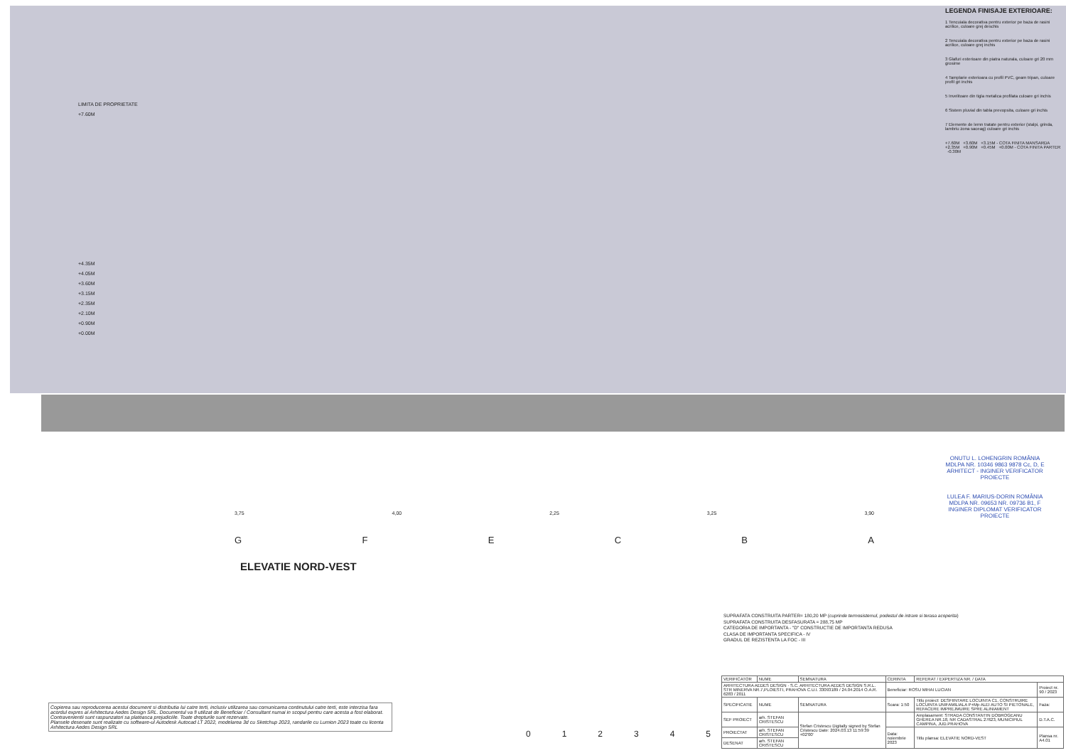LIMITA DE PROPRIETATE
+7.60M
+4.35M
+4.05M
+3.60M
+3.15M
+2.35M
+2.10M
+0.90M
+0.00M
LEGENDA FINISAJE EXTERIOARE:
1 Tencuiala decorativa pentru exterior pe baza de rasini acrilice, culoare grej deschis
2 Tencuiala decorativa pentru exterior pe baza de rasini acrilice, culoare grej inchis
3 Glafuri exterioare din piatra naturala, culoare gri 20 mm grosime
4 Tamplarie exterioara cu profil PVC, geam tripan, culoare profil gri inchis
5 Invelitoare din tigla metalica profilata culoare gri inchis
6 Sistem pluvial din tabla prevopsita, culoare gri inchis
7 Elemente de lemn tratate pentru exterior (stalpi, grinda, lambriu zona saceag) culoare gri inchis
+7.60M +3.60M +3.15M - COTA FINITA MANSARDA +2.35M +0.90M +0.45M +0.00M - COTA FINITA PARTER -0.30M
3,75 4,00 2,25 3,25 3,90
G F E C B A
ELEVATIE NORD-VEST
ONUTU L. LOHENGRIN ROMÂNIA MDLPA NR. 10346 9863 9878 Cc, D, E ARHITECT - INGINER VERIFICATOR PROIECTE
LULEA F. MARIUS-DORIN ROMÂNIA MDLPA NR. 09653 NR. 09736 B1, F INGINER DIPLOMAT VERIFICATOR PROIECTE
SUPRAFATA CONSTRUITA PARTER= 180,20 MP (cuprinde termosistemul, podestul de intrare si terasa acoperita)
SUPRAFATA CONSTRUITA DESFASURATA = 288,75 MP
CATEGORIA DE IMPORTANTA - "D" CONSTRUCTIE DE IMPORTANTA REDUSA
CLASA DE IMPORTANTA SPECIFICA - IV
GRADUL DE REZISTENTA LA FOC - III
| VERIFICATOR | NUME | SEMNATURA | CERINTA | REFERAT / EXPERTIZA NR. / DATA | |
| --- | --- | --- | --- | --- | --- |
| ARHITECTURA AEDES DESIGN · S.C. ARHITECTURA AEDES DESIGN S.R.L. STR MINERVA NR.7,PLOIESTI, PRAHOVA C.U.I. 33093189 / 24.04.2014 O.A.R. 6283 / 2011 | | | Beneficiar: ROSU MIHAI LUCIAN | | Proiect nr. 90 / 2023 |
| SPECIFICATIE | NUME | SEMNATURA | Scara: 1:50 | Titlu proiect: DESFIINTARE LOCUINTA C1, CONSTRUIRE LOCUINTA UNIFAMILIALA P+Mp ALEI AUTO SI PIETONALE, REFACERE IMPREJMUIRE SPRE ALINIAMENT | Faza: |
| SEF PROIECT | arh. STEFAN CRISTESCU | Stefan Cristescu Digitally signed by Stefan Cristescu Date: 2024.03.13 11:59:39 +02'00' | | Amplasament: STRADA CONSTANTIN DOBROGEANU GHEREA NR.18, NR CADASTRAL 27623, MUNICIPIUL CAMPINA, JUD.PRAHOVA | D.T.A.C. |
| PROIECTAT | arh. STEFAN CRISTESCU | | Data: noiembrie 2023 | Titlu plansa: ELEVATIE NORD-VEST | Plansa nr. A4.01 |
| DESENAT | arh. STEFAN CRISTESCU | | | | |
Copierea sau reproducerea acestui document si distributia lui catre terti, inclusiv utilizarea sau comunicarea continutului catre terti, este interzisa fara acordul expres al Arhitectura Aedes Design SRL. Documentul va fi utilizat de Beneficiar / Consultant numai in scopul pentru care acesta a fost elaborat. Contravenientii sunt raspunzatori sa plateasca prejudiciile. Toate drepturile sunt rezervate.
Plansele desenate sunt realizate cu software-ul Autodesk Autocad LT 2022, modelarea 3d cu Sketchup 2023, randarile cu Lumion 2023 toate cu licenta Arhitectura Aedes Design SRL
0 1 2 3 4 5